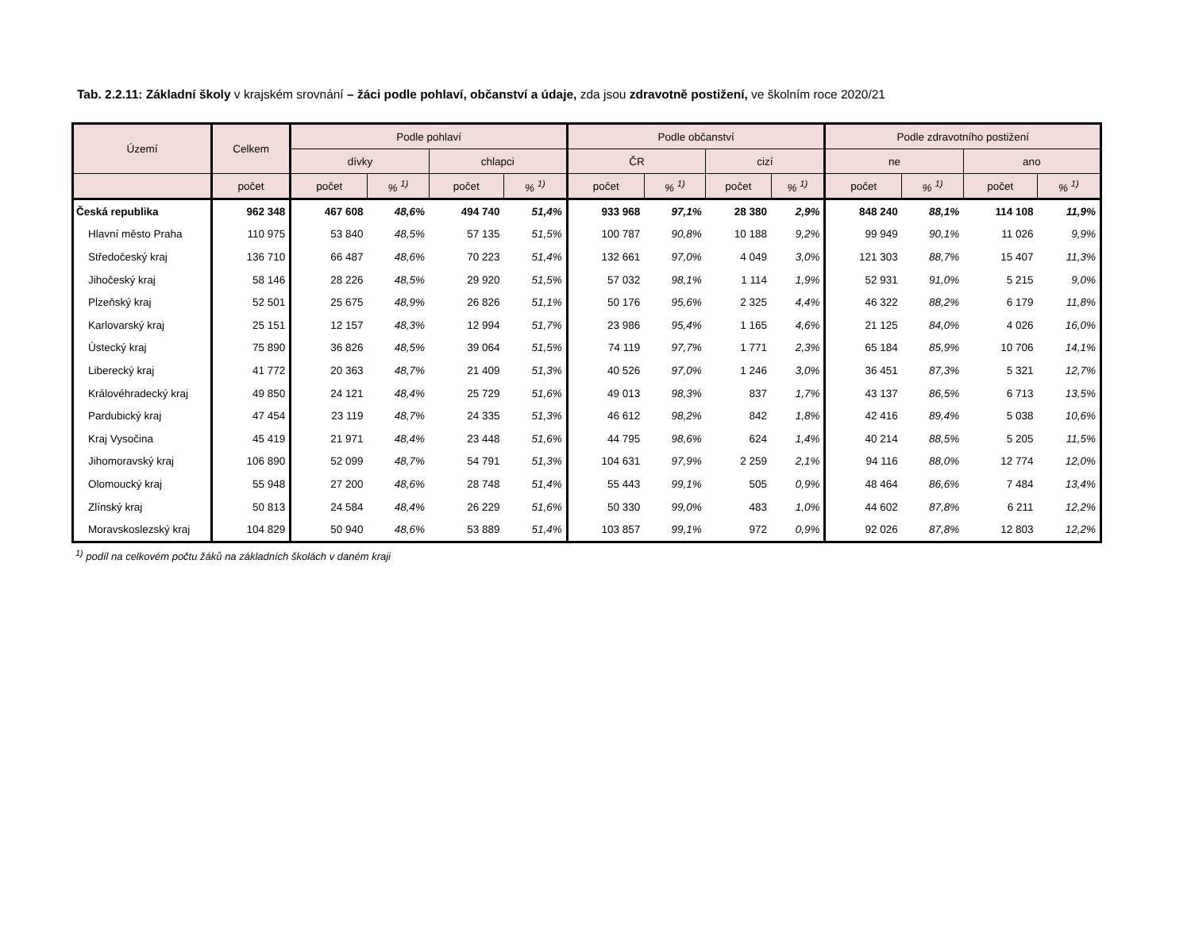Tab. 2.2.11: Základní školy v krajském srovnání – žáci podle pohlaví, občanství a údaje, zda jsou zdravotně postižení, ve školním roce 2020/21
| Území | Celkem | Podle pohlaví | | | | Podle občanství | | | | Podle zdravotního postižení | | | |
| --- | --- | --- | --- | --- | --- | --- | --- | --- | --- | --- | --- | --- | --- |
| | | dívky | | chlapci | | ČR | | cizí | | ne | | ano | |
| | počet | počet | % <sup>1)</sup> | počet | % <sup>1)</sup> | počet | % <sup>1)</sup> | počet | % <sup>1)</sup> | počet | % <sup>1)</sup> | počet | % <sup>1)</sup> |
| Česká republika | 962 348 | 467 608 | 48,6% | 494 740 | 51,4% | 933 968 | 97,1% | 28 380 | 2,9% | 848 240 | 88,1% | 114 108 | 11,9% |
| Hlavní město Praha | 110 975 | 53 840 | 48,5% | 57 135 | 51,5% | 100 787 | 90,8% | 10 188 | 9,2% | 99 949 | 90,1% | 11 026 | 9,9% |
| Středočeský kraj | 136 710 | 66 487 | 48,6% | 70 223 | 51,4% | 132 661 | 97,0% | 4 049 | 3,0% | 121 303 | 88,7% | 15 407 | 11,3% |
| Jihočeský kraj | 58 146 | 28 226 | 48,5% | 29 920 | 51,5% | 57 032 | 98,1% | 1 114 | 1,9% | 52 931 | 91,0% | 5 215 | 9,0% |
| Plzeňský kraj | 52 501 | 25 675 | 48,9% | 26 826 | 51,1% | 50 176 | 95,6% | 2 325 | 4,4% | 46 322 | 88,2% | 6 179 | 11,8% |
| Karlovarský kraj | 25 151 | 12 157 | 48,3% | 12 994 | 51,7% | 23 986 | 95,4% | 1 165 | 4,6% | 21 125 | 84,0% | 4 026 | 16,0% |
| Ústecký kraj | 75 890 | 36 826 | 48,5% | 39 064 | 51,5% | 74 119 | 97,7% | 1 771 | 2,3% | 65 184 | 85,9% | 10 706 | 14,1% |
| Liberecký kraj | 41 772 | 20 363 | 48,7% | 21 409 | 51,3% | 40 526 | 97,0% | 1 246 | 3,0% | 36 451 | 87,3% | 5 321 | 12,7% |
| Královéhradecký kraj | 49 850 | 24 121 | 48,4% | 25 729 | 51,6% | 49 013 | 98,3% | 837 | 1,7% | 43 137 | 86,5% | 6 713 | 13,5% |
| Pardubický kraj | 47 454 | 23 119 | 48,7% | 24 335 | 51,3% | 46 612 | 98,2% | 842 | 1,8% | 42 416 | 89,4% | 5 038 | 10,6% |
| Kraj Vysočina | 45 419 | 21 971 | 48,4% | 23 448 | 51,6% | 44 795 | 98,6% | 624 | 1,4% | 40 214 | 88,5% | 5 205 | 11,5% |
| Jihomoravský kraj | 106 890 | 52 099 | 48,7% | 54 791 | 51,3% | 104 631 | 97,9% | 2 259 | 2,1% | 94 116 | 88,0% | 12 774 | 12,0% |
| Olomoucký kraj | 55 948 | 27 200 | 48,6% | 28 748 | 51,4% | 55 443 | 99,1% | 505 | 0,9% | 48 464 | 86,6% | 7 484 | 13,4% |
| Zlínský kraj | 50 813 | 24 584 | 48,4% | 26 229 | 51,6% | 50 330 | 99,0% | 483 | 1,0% | 44 602 | 87,8% | 6 211 | 12,2% |
| Moravskoslezský kraj | 104 829 | 50 940 | 48,6% | 53 889 | 51,4% | 103 857 | 99,1% | 972 | 0,9% | 92 026 | 87,8% | 12 803 | 12,2% |
<sup>1)</sup> podíl na celkovém počtu žáků na základních školách v daném kraji